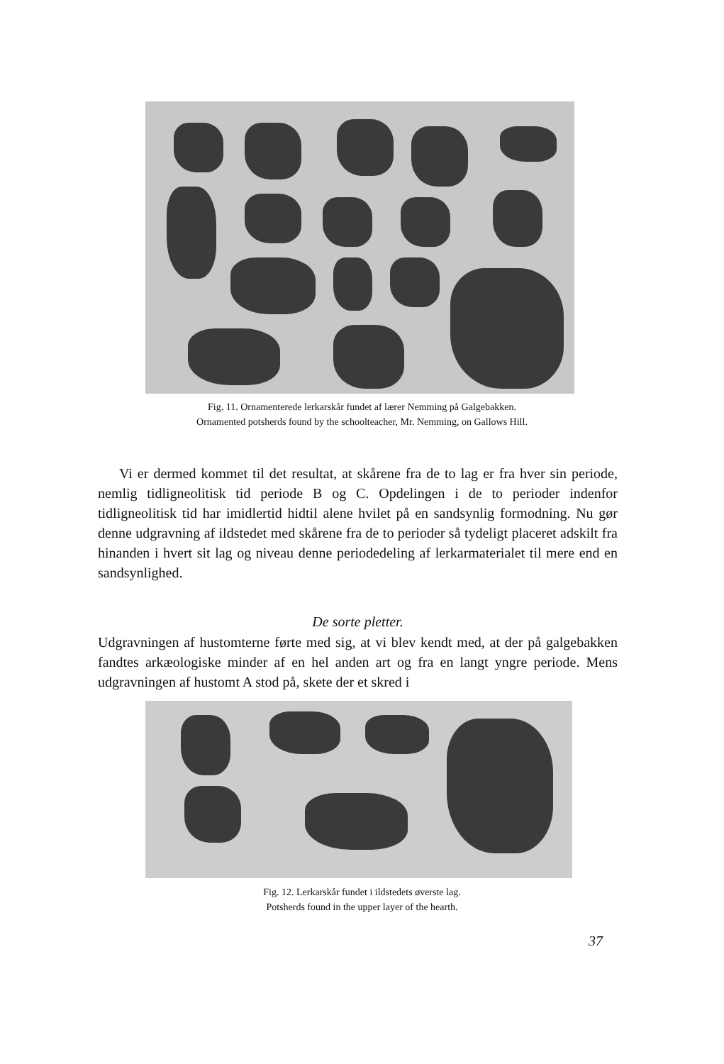Fig. 11. Ornamenterede lerkarskår fundet af lærer Nemming på Galgebakken.
Ornamented potsherds found by the schoolteacher, Mr. Nemming, on Gallows Hill.
Vi er dermed kommet til det resultat, at skårene fra de to lag er fra hver sin periode, nemlig tidligneolitisk tid periode B og C. Opdelingen i de to perioder indenfor tidligneolitisk tid har imidlertid hidtil alene hvilet på en sandsynlig formodning. Nu gør denne udgravning af ildstedet med skårene fra de to perioder så tydeligt placeret adskilt fra hinanden i hvert sit lag og niveau denne periodedeling af lerkarmaterialet til mere end en sandsynlighed.
De sorte pletter.
Udgravningen af hustomterne førte med sig, at vi blev kendt med, at der på galgebakken fandtes arkæologiske minder af en hel anden art og fra en langt yngre periode. Mens udgravningen af hustomt A stod på, skete der et skred i
Fig. 12. Lerkarskår fundet i ildstedets øverste lag.
Potsherds found in the upper layer of the hearth.
37